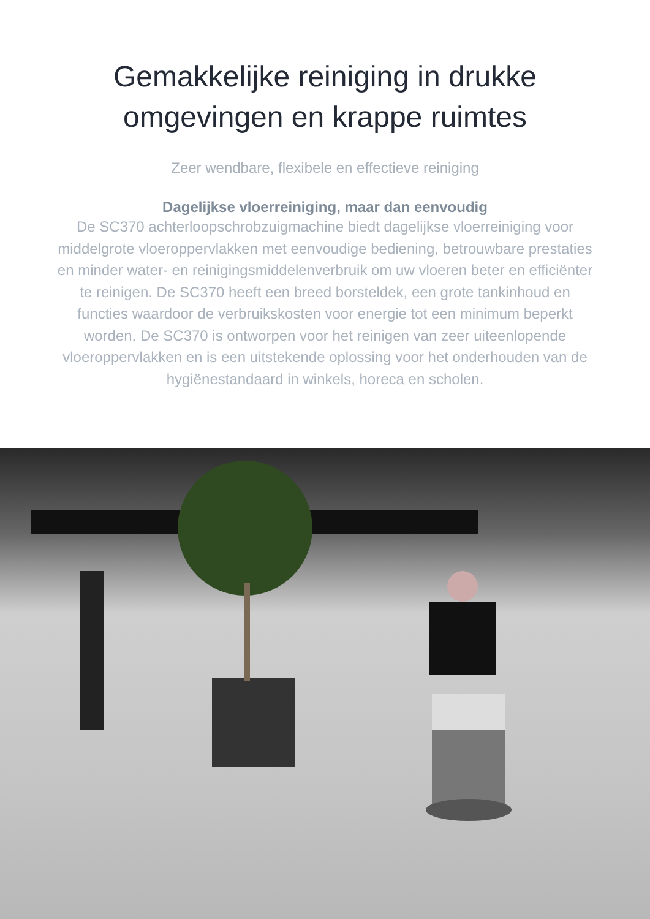Gemakkelijke reiniging in drukke
omgevingen en krappe ruimtes
Zeer wendbare, flexibele en effectieve reiniging
Dagelijkse vloerreiniging, maar dan eenvoudig
De SC370 achterloopschrobzuigmachine biedt dagelijkse vloerreiniging voor middelgrote vloeroppervlakken met eenvoudige bediening, betrouwbare prestaties en minder water- en reinigingsmiddelenverbruik om uw vloeren beter en efficiënter te reinigen. De SC370 heeft een breed borsteldek, een grote tankinhoud en functies waardoor de verbruikskosten voor energie tot een minimum beperkt worden. De SC370 is ontworpen voor het reinigen van zeer uiteenlopende vloeroppervlakken en is een uitstekende oplossing voor het onderhouden van de hygiënestandaard in winkels, horeca en scholen.